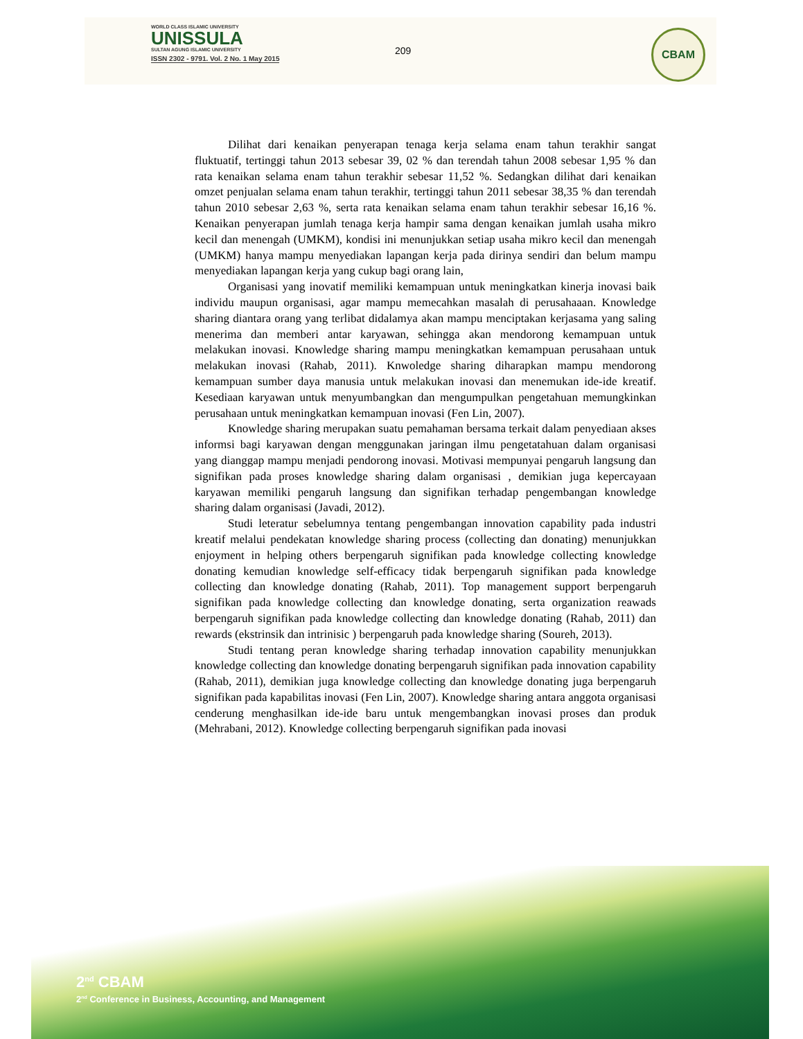WORLD CLASS ISLAMIC UNIVERSITY
UNISSULA
SULTAN AGUNG ISLAMIC UNIVERSITY
ISSN 2302 - 9791. Vol. 2 No. 1 May 2015
209
CBAM
Dilihat dari kenaikan penyerapan tenaga kerja selama enam tahun terakhir sangat fluktuatif, tertinggi tahun 2013 sebesar 39, 02 % dan terendah tahun 2008 sebesar 1,95 % dan rata kenaikan selama enam tahun terakhir sebesar 11,52 %. Sedangkan dilihat dari kenaikan omzet penjualan selama enam tahun terakhir, tertinggi tahun 2011 sebesar 38,35 % dan terendah tahun 2010 sebesar 2,63 %, serta rata kenaikan selama enam tahun terakhir sebesar 16,16 %. Kenaikan penyerapan jumlah tenaga kerja hampir sama dengan kenaikan jumlah usaha mikro kecil dan menengah (UMKM), kondisi ini menunjukkan setiap usaha mikro kecil dan menengah (UMKM) hanya mampu menyediakan lapangan kerja pada dirinya sendiri dan belum mampu menyediakan lapangan kerja yang cukup bagi orang lain,
Organisasi yang inovatif memiliki kemampuan untuk meningkatkan kinerja inovasi baik individu maupun organisasi, agar mampu memecahkan masalah di perusahaaan. Knowledge sharing diantara orang yang terlibat didalamya akan mampu menciptakan kerjasama yang saling menerima dan memberi antar karyawan, sehingga akan mendorong kemampuan untuk melakukan inovasi. Knowledge sharing mampu meningkatkan kemampuan perusahaan untuk melakukan inovasi (Rahab, 2011). Knwoledge sharing diharapkan mampu mendorong kemampuan sumber daya manusia untuk melakukan inovasi dan menemukan ide-ide kreatif. Kesediaan karyawan untuk menyumbangkan dan mengumpulkan pengetahuan memungkinkan perusahaan untuk meningkatkan kemampuan inovasi (Fen Lin, 2007).
Knowledge sharing merupakan suatu pemahaman bersama terkait dalam penyediaan akses informsi bagi karyawan dengan menggunakan jaringan ilmu pengetatahuan dalam organisasi yang dianggap mampu menjadi pendorong inovasi. Motivasi mempunyai pengaruh langsung dan signifikan pada proses knowledge sharing dalam organisasi , demikian juga kepercayaan karyawan memiliki pengaruh langsung dan signifikan terhadap pengembangan knowledge sharing dalam organisasi (Javadi, 2012).
Studi leteratur sebelumnya tentang pengembangan innovation capability pada industri kreatif melalui pendekatan knowledge sharing process (collecting dan donating) menunjukkan enjoyment in helping others berpengaruh signifikan pada knowledge collecting knowledge donating kemudian knowledge self-efficacy tidak berpengaruh signifikan pada knowledge collecting dan knowledge donating (Rahab, 2011). Top management support berpengaruh signifikan pada knowledge collecting dan knowledge donating, serta organization reawads berpengaruh signifikan pada knowledge collecting dan knowledge donating (Rahab, 2011) dan rewards (ekstrinsik dan intrinisic ) berpengaruh pada knowledge sharing (Soureh, 2013).
Studi tentang peran knowledge sharing terhadap innovation capability menunjukkan knowledge collecting dan knowledge donating berpengaruh signifikan pada innovation capability (Rahab, 2011), demikian juga knowledge collecting dan knowledge donating juga berpengaruh signifikan pada kapabilitas inovasi (Fen Lin, 2007). Knowledge sharing antara anggota organisasi cenderung menghasilkan ide-ide baru untuk mengembangkan inovasi proses dan produk (Mehrabani, 2012). Knowledge collecting berpengaruh signifikan pada inovasi
2<sup>nd</sup> CBAM
2<sup>nd</sup> Conference in Business, Accounting, and Management